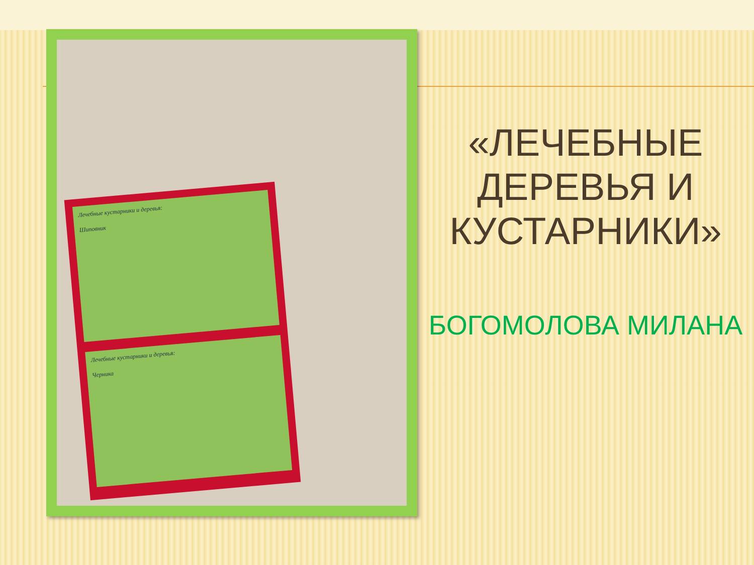Лечебные кустарники и деревья:
Шиповник
Лечебные кустарники и деревья:
Черника
«ЛЕЧЕБНЫЕ ДЕРЕВЬЯ И КУСТАРНИКИ»
БОГОМОЛОВА МИЛАНА